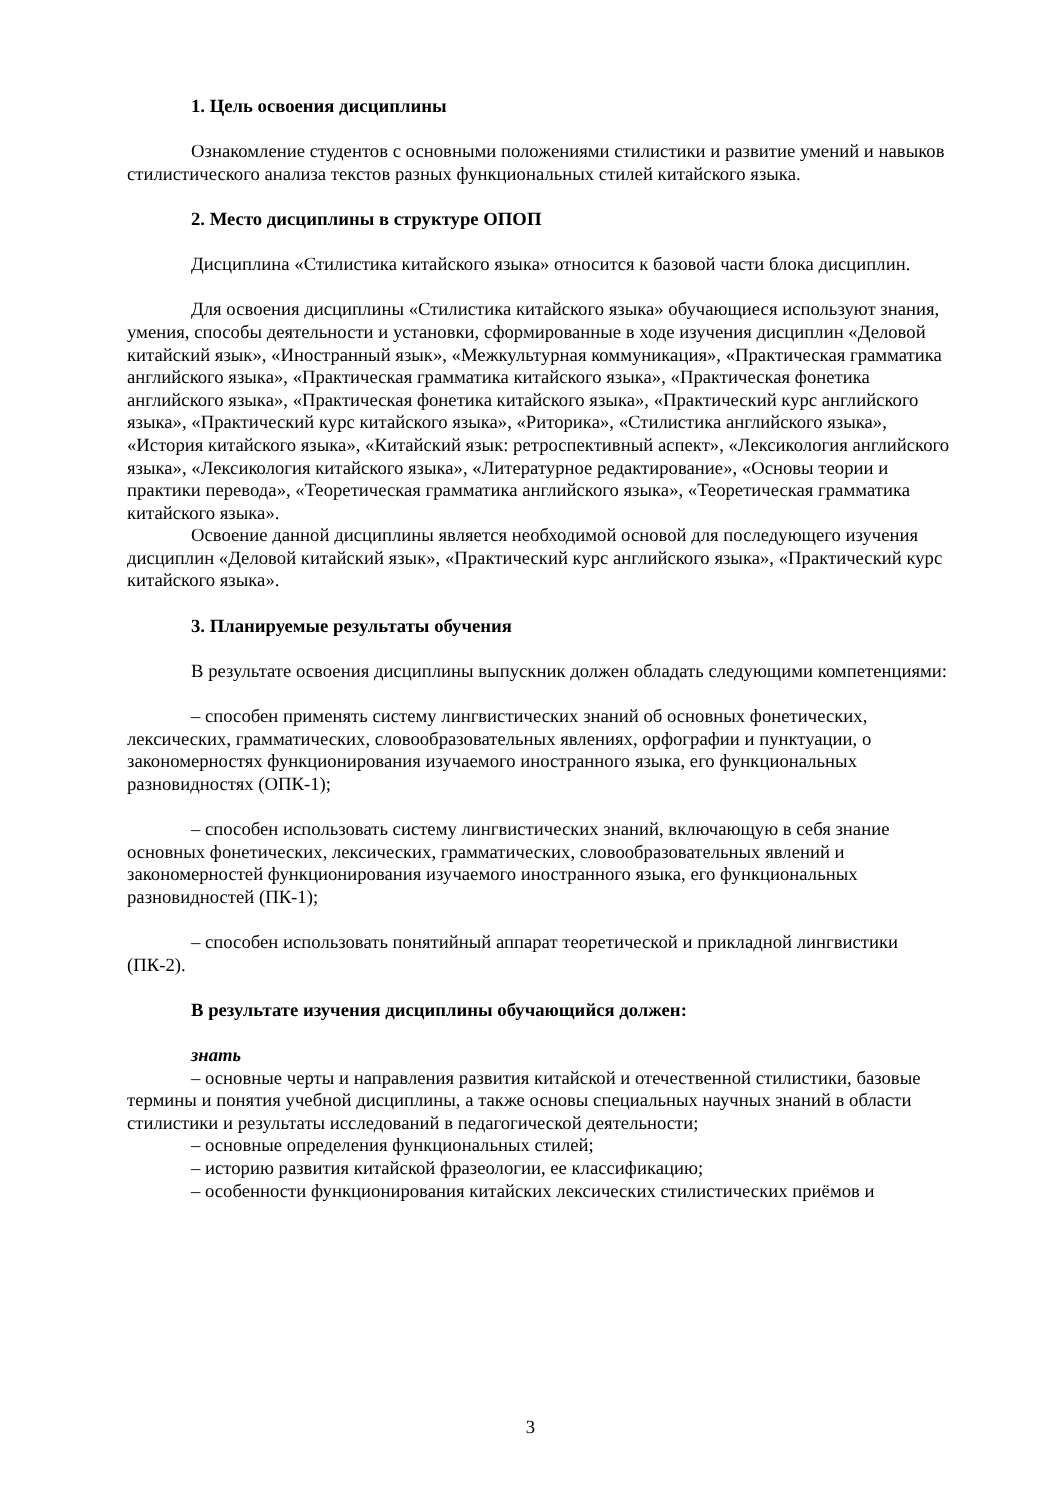1. Цель освоения дисциплины
Ознакомление студентов с основными положениями стилистики и развитие умений и навыков стилистического анализа текстов разных функциональных стилей китайского языка.
2. Место дисциплины в структуре ОПОП
Дисциплина «Стилистика китайского языка» относится к базовой части блока дисциплин.
Для освоения дисциплины «Стилистика китайского языка» обучающиеся используют знания, умения, способы деятельности и установки, сформированные в ходе изучения дисциплин «Деловой китайский язык», «Иностранный язык», «Межкультурная коммуникация», «Практическая грамматика английского языка», «Практическая грамматика китайского языка», «Практическая фонетика английского языка», «Практическая фонетика китайского языка», «Практический курс английского языка», «Практический курс китайского языка», «Риторика», «Стилистика английского языка», «История китайского языка», «Китайский язык: ретроспективный аспект», «Лексикология английского языка», «Лексикология китайского языка», «Литературное редактирование», «Основы теории и практики перевода», «Теоретическая грамматика английского языка», «Теоретическая грамматика китайского языка».
Освоение данной дисциплины является необходимой основой для последующего изучения дисциплин «Деловой китайский язык», «Практический курс английского языка», «Практический курс китайского языка».
3. Планируемые результаты обучения
В результате освоения дисциплины выпускник должен обладать следующими компетенциями:
– способен применять систему лингвистических знаний об основных фонетических, лексических, грамматических, словообразовательных явлениях, орфографии и пунктуации, о закономерностях функционирования изучаемого иностранного языка, его функциональных разновидностях (ОПК-1);
– способен использовать систему лингвистических знаний, включающую в себя знание основных фонетических, лексических, грамматических, словообразовательных явлений и закономерностей функционирования изучаемого иностранного языка, его функциональных разновидностей (ПК-1);
– способен использовать понятийный аппарат теоретической и прикладной лингвистики (ПК-2).
В результате изучения дисциплины обучающийся должен:
знать
– основные черты и направления развития китайской и отечественной стилистики, базовые термины и понятия учебной дисциплины, а также основы специальных научных знаний в области стилистики и результаты исследований в педагогической деятельности;
– основные определения функциональных стилей;
– историю развития китайской фразеологии, ее классификацию;
– особенности функционирования китайских лексических стилистических приёмов и
3